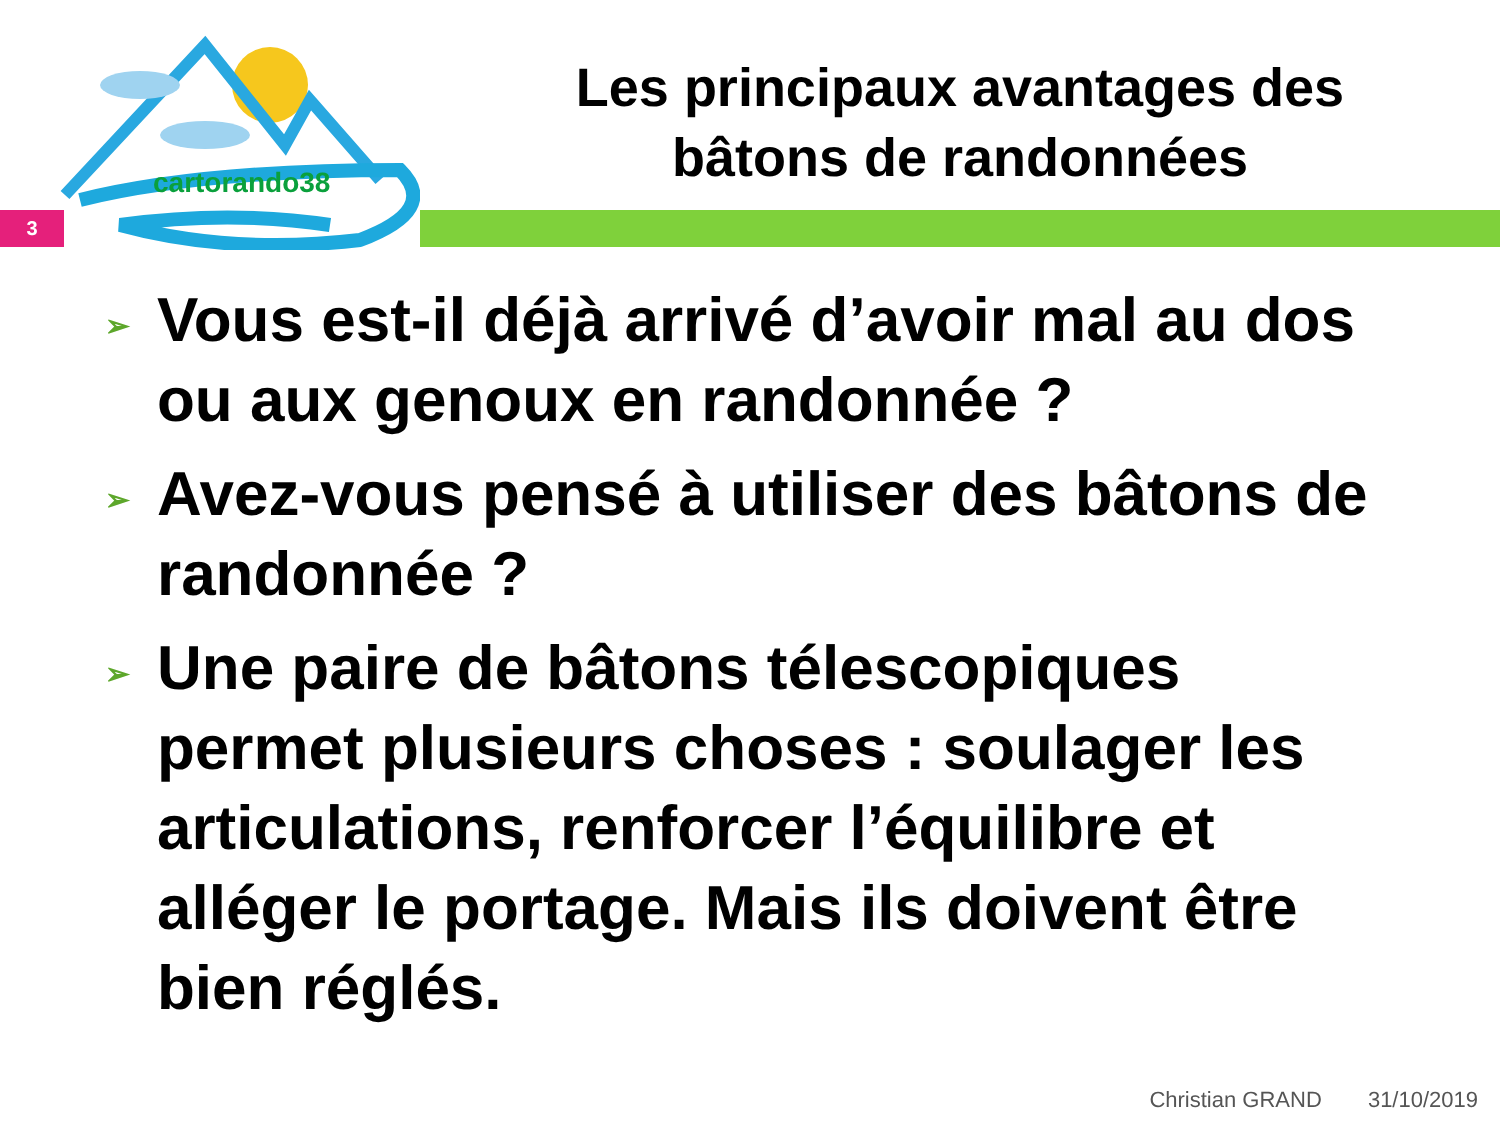cartorando38
Les principaux avantages des
bâtons de randonnées
3
➢ Vous est-il déjà arrivé d’avoir mal au dos ou aux genoux en randonnée ?
➢ Avez-vous pensé à utiliser des bâtons de randonnée ?
➢ Une paire de bâtons télescopiques permet plusieurs choses : soulager les articulations, renforcer l’équilibre et alléger le portage. Mais ils doivent être bien réglés.
Christian GRAND 31/10/2019